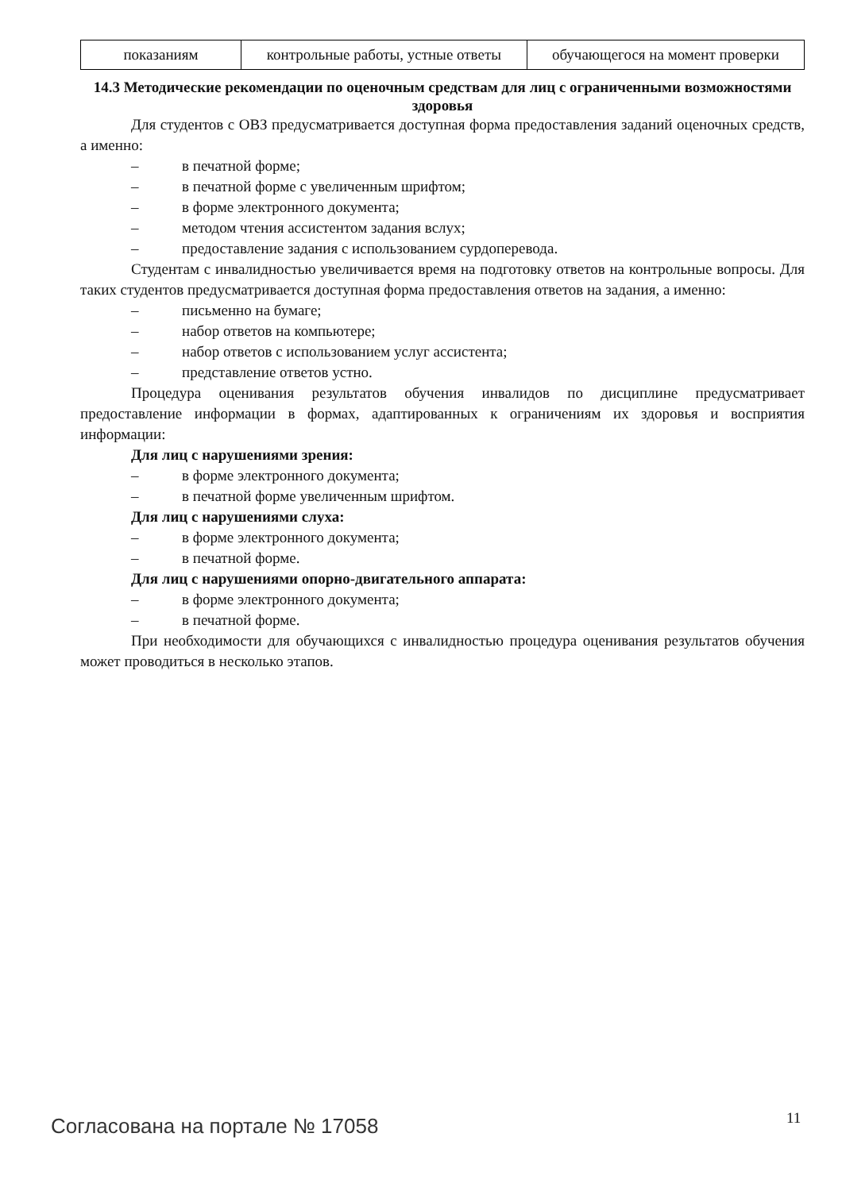| показаниям | контрольные работы, устные ответы | обучающегося на момент проверки |
14.3 Методические рекомендации по оценочным средствам для лиц с ограниченными возможностями здоровья
Для студентов с ОВЗ предусматривается доступная форма предоставления заданий оценочных средств, а именно:
– в печатной форме;
– в печатной форме с увеличенным шрифтом;
– в форме электронного документа;
– методом чтения ассистентом задания вслух;
– предоставление задания с использованием сурдоперевода.
Студентам с инвалидностью увеличивается время на подготовку ответов на контрольные вопросы. Для таких студентов предусматривается доступная форма предоставления ответов на задания, а именно:
– письменно на бумаге;
– набор ответов на компьютере;
– набор ответов с использованием услуг ассистента;
– представление ответов устно.
Процедура оценивания результатов обучения инвалидов по дисциплине предусматривает предоставление информации в формах, адаптированных к ограничениям их здоровья и восприятия информации:
Для лиц с нарушениями зрения:
– в форме электронного документа;
– в печатной форме увеличенным шрифтом.
Для лиц с нарушениями слуха:
– в форме электронного документа;
– в печатной форме.
Для лиц с нарушениями опорно-двигательного аппарата:
– в форме электронного документа;
– в печатной форме.
При необходимости для обучающихся с инвалидностью процедура оценивания результатов обучения может проводиться в несколько этапов.
Согласована на портале № 17058 11